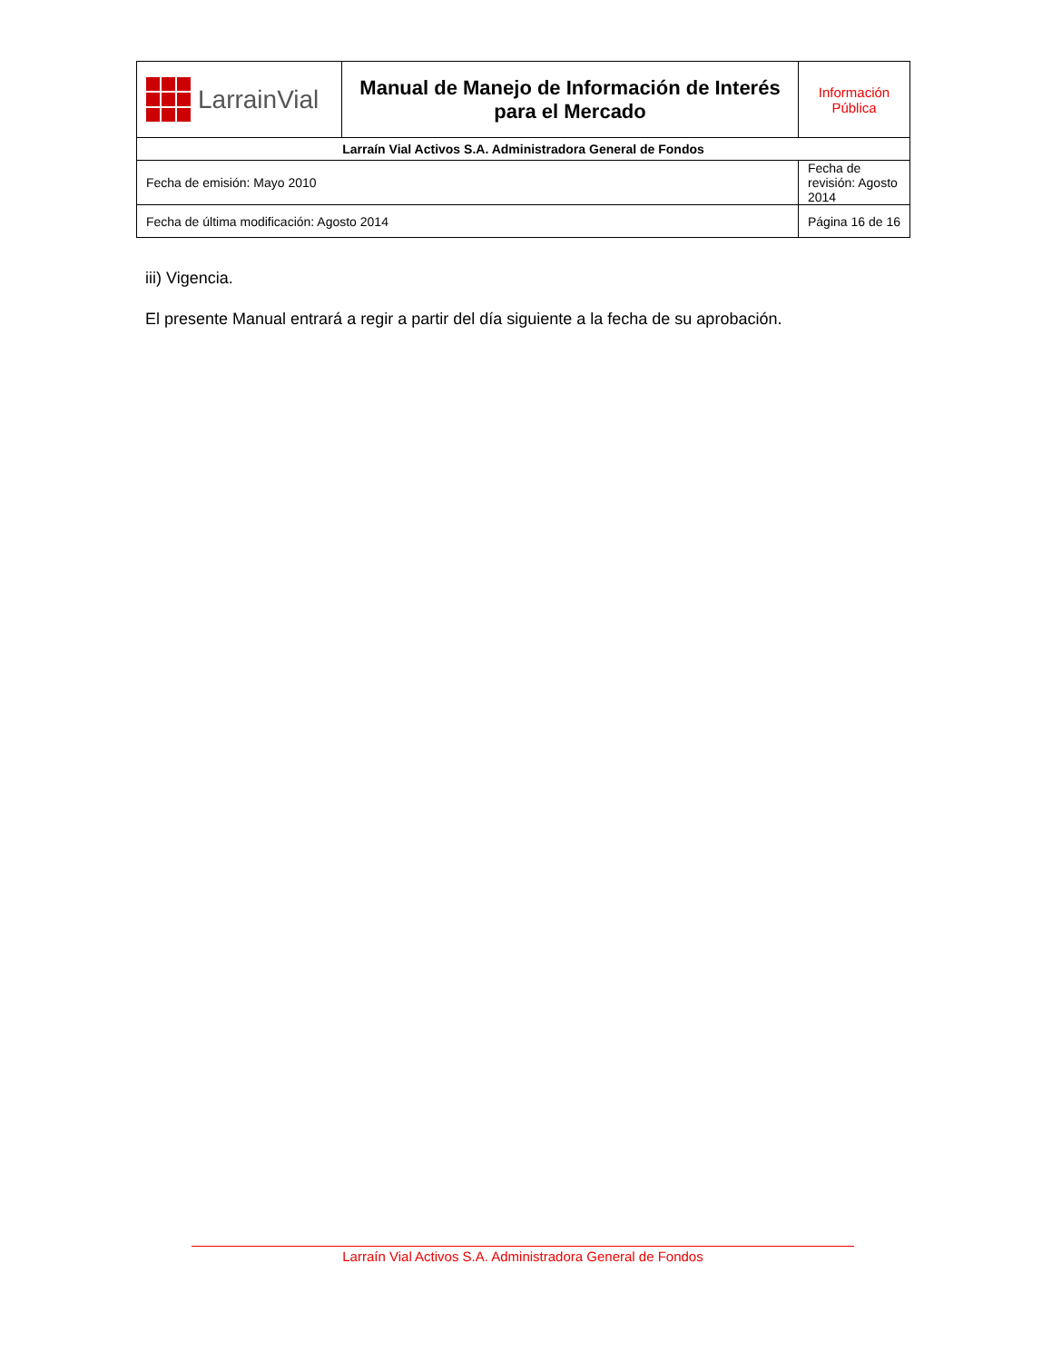| LarrainVial | Manual de Manejo de Información de Interés para el Mercado | Información Pública |
| Larraín Vial Activos S.A. Administradora General de Fondos | | |
| Fecha de emisión: Mayo 2010 | | Fecha de revisión: Agosto 2014 |
| Fecha de última modificación: Agosto 2014 | | Página 16 de 16 |
iii) Vigencia.
El presente Manual entrará a regir a partir del día siguiente a la fecha de su aprobación.
Larraín Vial Activos S.A. Administradora General de Fondos